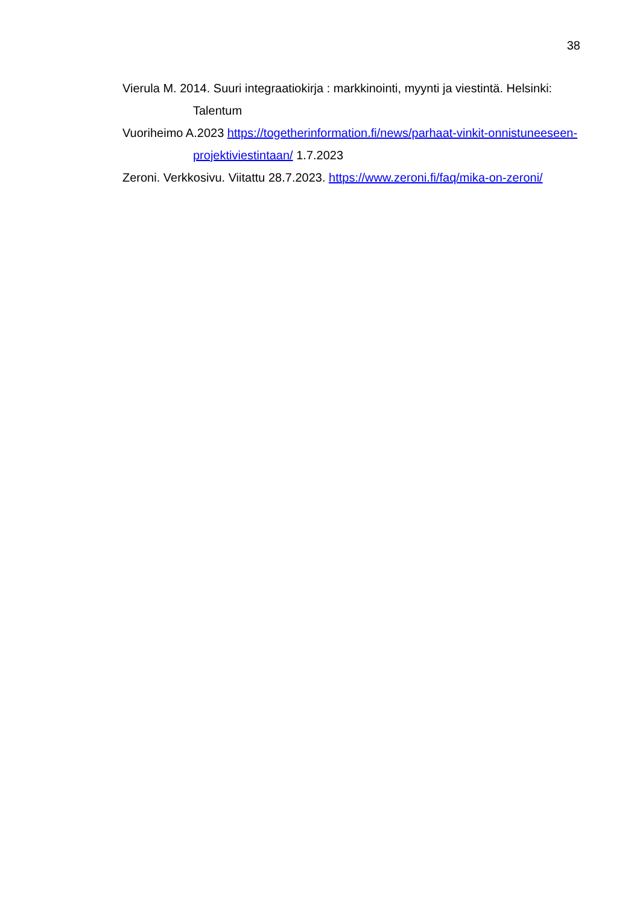38
Vierula M. 2014. Suuri integraatiokirja : markkinointi, myynti ja viestintä. Helsinki: Talentum
Vuoriheimo A.2023 https://togetherinformation.fi/news/parhaat-vinkit-onnistuneeseen-projektiviestintaan/ 1.7.2023
Zeroni. Verkkosivu. Viitattu 28.7.2023. https://www.zeroni.fi/faq/mika-on-zeroni/